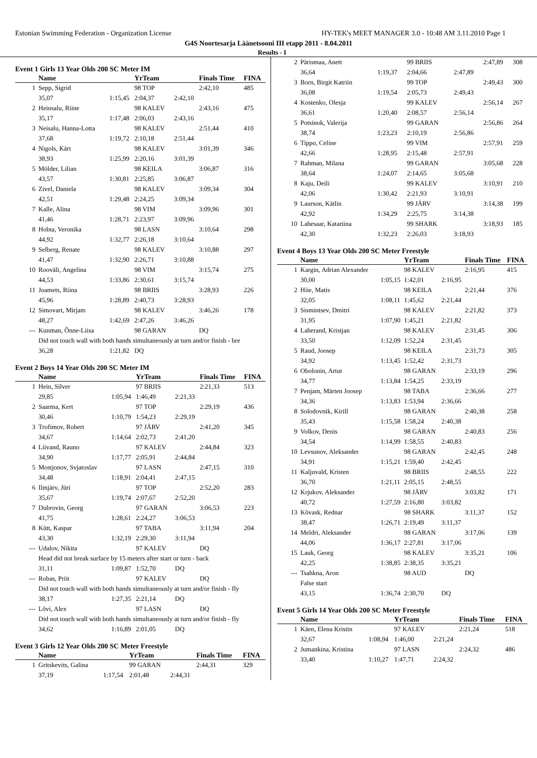Estonian Swimming Federation - Organization License HY-TEK's MEET MANAGER 3.0 - 10:48 AM 3.11.2010 Page 1
G4S Noortesarja Läänetsooni III etapp 2011 - 8.04.2011
Results - I
Event 1 Girls 13 Year Olds 200 SC Meter IM
| | Name | | YrTeam | | Finals Time | FINA |
| --- | --- | --- | --- | --- | --- | --- |
| 1 | Sepp, Sigrid | | 98 TOP | | 2:42,10 | 485 |
| | 35,07 | 1:15,45 | 2:04,37 | 2:42,10 | | |
| 2 | Heinsalu, Riine | | 98 KALEV | | 2:43,16 | 475 |
| | 35,17 | 1:17,48 | 2:06,03 | 2:43,16 | | |
| 3 | Neisalu, Hanna-Lotta | | 98 KALEV | | 2:51,44 | 410 |
| | 37,68 | 1:19,72 | 2:10,18 | 2:51,44 | | |
| 4 | Nigols, Kärt | | 98 KALEV | | 3:01,39 | 346 |
| | 38,93 | 1:25,99 | 2:20,16 | 3:01,39 | | |
| 5 | Mölder, Lilian | | 98 KEILA | | 3:06,87 | 316 |
| | 43,57 | 1:30,81 | 2:25,85 | 3:06,87 | | |
| 6 | Zivel, Daniela | | 98 KALEV | | 3:09,34 | 304 |
| | 42,51 | 1:29,48 | 2:24,25 | 3:09,34 | | |
| 7 | Kalle, Alina | | 98 VIM | | 3:09,96 | 301 |
| | 41,46 | 1:28,71 | 2:23,97 | 3:09,96 | | |
| 8 | Hobta, Veronika | | 98 LASN | | 3:10,64 | 298 |
| | 44,92 | 1:32,77 | 2:26,18 | 3:10,64 | | |
| 9 | Selberg, Renate | | 98 KALEV | | 3:10,88 | 297 |
| | 41,47 | 1:32,90 | 2:26,71 | 3:10,88 | | |
| 10 | Rooväli, Angelina | | 98 VIM | | 3:15,74 | 275 |
| | 44,53 | 1:33,86 | 2:30,61 | 3:15,74 | | |
| 11 | Joamets, Riina | | 98 BRIIS | | 3:28,93 | 226 |
| | 45,96 | 1:28,89 | 2:40,73 | 3:28,93 | | |
| 12 | Simovart, Mirjam | | 98 KALEV | | 3:46,26 | 178 |
| | 48,27 | 1:42,69 | 2:47,26 | 3:46,26 | | |
| --- | Kunman, Õnne-Liisa | | 98 GARAN | | DQ | |
| | Did not touch wall with both hands simultaneously at turn and/or finish - bre | | | | | |
| | 36,28 | 1:21,82 | DQ | | | |
Event 2 Boys 14 Year Olds 200 SC Meter IM
| | Name | | YrTeam | | Finals Time | FINA |
| --- | --- | --- | --- | --- | --- | --- |
| 1 | Hein, Silver | | 97 BRIIS | | 2:21,33 | 513 |
| | 29,85 | 1:05,94 | 1:46,49 | 2:21,33 | | |
| 2 | Saarma, Kert | | 97 TOP | | 2:29,19 | 436 |
| | 30,46 | 1:10,79 | 1:54,23 | 2:29,19 | | |
| 3 | Trofimov, Robert | | 97 JÄRV | | 2:41,20 | 345 |
| | 34,67 | 1:14,64 | 2:02,73 | 2:41,20 | | |
| 4 | Liivand, Rauno | | 97 KALEV | | 2:44,84 | 323 |
| | 34,90 | 1:17,77 | 2:05,91 | 2:44,84 | | |
| 5 | Mostjonov, Svjatoslav | | 97 LASN | | 2:47,15 | 310 |
| | 34,48 | 1:18,91 | 2:04,41 | 2:47,15 | | |
| 6 | Ilmjärv, Jüri | | 97 TOP | | 2:52,20 | 283 |
| | 35,67 | 1:19,74 | 2:07,67 | 2:52,20 | | |
| 7 | Dubrovin, Georg | | 97 GARAN | | 3:06,53 | 223 |
| | 41,75 | 1:28,61 | 2:24,27 | 3:06,53 | | |
| 8 | Kütt, Kaspar | | 97 TABA | | 3:11,94 | 204 |
| | 43,30 | 1:32,19 | 2:29,30 | 3:11,94 | | |
| --- | Udalov, Nikita | | 97 KALEV | | DQ | |
| | Head did not break surface by 15 meters after start or turn - back | | | | | |
| | 31,11 | 1:09,87 | 1:52,70 | DQ | | |
| --- | Robas, Priit | | 97 KALEV | | DQ | |
| | Did not touch wall with both hands simultaneously at turn and/or finish - fly | | | | | |
| | 38,17 | 1:27,35 | 2:21,14 | DQ | | |
| --- | Lõvi, Alex | | 97 LASN | | DQ | |
| | Did not touch wall with both hands simultaneously at turn and/or finish - fly | | | | | |
| | 34,62 | 1:16,89 | 2:01,05 | DQ | | |
Event 3 Girls 12 Year Olds 200 SC Meter Freestyle
| | Name | | YrTeam | | Finals Time | FINA |
| --- | --- | --- | --- | --- | --- | --- |
| 1 | Gritskevits, Galina | | 99 GARAN | | 2:44,31 | 329 |
| | 37,19 | 1:17,54 | 2:01,48 | 2:44,31 | | |
| 2 | Pärismaa, Anett | | 99 BRIIS | | 2:47,89 | 308 |
| | 36,64 | 1:19,37 | 2:04,66 | 2:47,89 | | |
| 3 | Born, Birgit Katriin | | 99 TOP | | 2:49,43 | 300 |
| | 36,08 | 1:19,54 | 2:05,73 | 2:49,43 | | |
| 4 | Kostenko, Olesja | | 99 KALEV | | 2:56,14 | 267 |
| | 36,61 | 1:20,40 | 2:08,57 | 2:56,14 | | |
| 5 | Potsinok, Valerija | | 99 GARAN | | 2:56,86 | 264 |
| | 38,74 | 1:23,23 | 2:10,19 | 2:56,86 | | |
| 6 | Tippo, Celine | | 99 VIM | | 2:57,91 | 259 |
| | 42,66 | 1:28,95 | 2:15,48 | 2:57,91 | | |
| 7 | Rahman, Milana | | 99 GARAN | | 3:05,68 | 228 |
| | 38,64 | 1:24,07 | 2:14,65 | 3:05,68 | | |
| 8 | Kaju, Deili | | 99 KALEV | | 3:10,91 | 210 |
| | 42,06 | 1:30,42 | 2:21,93 | 3:10,91 | | |
| 9 | Laurson, Kätlin | | 99 JÄRV | | 3:14,38 | 199 |
| | 42,92 | 1:34,29 | 2:25,75 | 3:14,38 | | |
| 10 | Lahesaar, Katariina | | 99 SHARK | | 3:18,93 | 185 |
| | 42,30 | 1:32,23 | 2:26,03 | 3:18,93 | | |
Event 4 Boys 13 Year Olds 200 SC Meter Freestyle
| | Name | | YrTeam | | Finals Time | FINA |
| --- | --- | --- | --- | --- | --- | --- |
| 1 | Kargin, Adrian Alexander | | 98 KALEV | | 2:16,95 | 415 |
| | 30,00 | 1:05,15 | 1:42,01 | 2:16,95 | | |
| 2 | Hiie, Matis | | 98 KEILA | | 2:21,44 | 376 |
| | 32,05 | 1:08,11 | 1:45,62 | 2:21,44 | | |
| 3 | Sismintsev, Dmitri | | 98 KALEV | | 2:21,82 | 373 |
| | 31,95 | 1:07,90 | 1:45,21 | 2:21,82 | | |
| 4 | Laherand, Kristjan | | 98 KALEV | | 2:31,45 | 306 |
| | 33,50 | 1:12,09 | 1:52,24 | 2:31,45 | | |
| 5 | Raud, Joosep | | 98 KEILA | | 2:31,73 | 305 |
| | 34,92 | 1:13,45 | 1:52,42 | 2:31,73 | | |
| 6 | Obolonin, Artut | | 98 GARAN | | 2:33,19 | 296 |
| | 34,77 | 1:13,84 | 1:54,25 | 2:33,19 | | |
| 7 | Penjam, Märten Joosep | | 98 TABA | | 2:36,66 | 277 |
| | 34,36 | 1:13,83 | 1:53,94 | 2:36,66 | | |
| 8 | Solodovnik, Kirill | | 98 GARAN | | 2:40,38 | 258 |
| | 35,43 | 1:15,58 | 1:58,24 | 2:40,38 | | |
| 9 | Volkov, Denis | | 98 GARAN | | 2:40,83 | 256 |
| | 34,54 | 1:14,99 | 1:58,55 | 2:40,83 | | |
| 10 | Levsunov, Aleksander | | 98 GARAN | | 2:42,45 | 248 |
| | 34,91 | 1:15,21 | 1:59,40 | 2:42,45 | | |
| 11 | Kaljuvald, Kristen | | 98 BRIIS | | 2:48,55 | 222 |
| | 36,70 | 1:21,11 | 2:05,15 | 2:48,55 | | |
| 12 | Krjukov, Aleksander | | 98 JÄRV | | 3:03,82 | 171 |
| | 40,72 | 1:27,59 | 2:16,80 | 3:03,82 | | |
| 13 | Kõvask, Rednar | | 98 SHARK | | 3:11,37 | 152 |
| | 38,47 | 1:26,71 | 2:19,49 | 3:11,37 | | |
| 14 | Meldri, Aleksander | | 98 GARAN | | 3:17,06 | 139 |
| | 44,06 | 1:36,17 | 2:27,81 | 3:17,06 | | |
| 15 | Lauk, Georg | | 98 KALEV | | 3:35,21 | 106 |
| | 42,25 | 1:38,85 | 2:38,35 | 3:35,21 | | |
| --- | Tsahkna, Aron | | 98 AUD | | DQ | |
| | False start | | | | | |
| | 43,15 | 1:36,74 | 2:30,70 | DQ | | |
Event 5 Girls 14 Year Olds 200 SC Meter Freestyle
| | Name | | YrTeam | | Finals Time | FINA |
| --- | --- | --- | --- | --- | --- | --- |
| 1 | Käen, Elena Kristin | | 97 KALEV | | 2:21,24 | 518 |
| | 32,67 | 1:08,94 | 1:46,00 | 2:21,24 | | |
| 2 | Jumankina, Kristina | | 97 LASN | | 2:24,32 | 486 |
| | 33,40 | 1:10,27 | 1:47,71 | 2:24,32 | | |